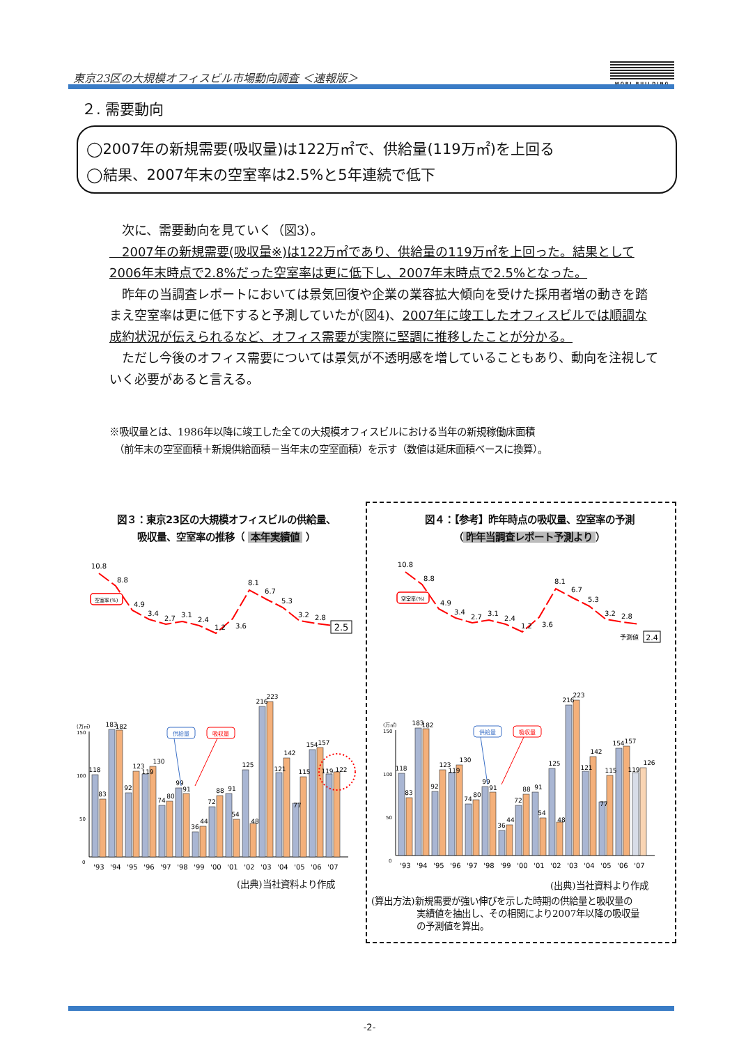東京23区の大規模オフィスビル市場動向調査 ＜速報版＞
MORI BUILDING
２. 需要動向
◯2007年の新規需要(吸収量)は122万㎡で、供給量(119万㎡)を上回る
◯結果、2007年末の空室率は2.5%と5年連続で低下
　次に、需要動向を見ていく（図3）。
　2007年の新規需要(吸収量※)は122万㎡であり、供給量の119万㎡を上回った。結果として2006年末時点で2.8%だった空室率は更に低下し、2007年末時点で2.5%となった。
　昨年の当調査レポートにおいては景気回復や企業の業容拡大傾向を受けた採用者増の動きを踏まえ空室率は更に低下すると予測していたが(図4)、2007年に竣工したオフィスビルでは順調な成約状況が伝えられるなど、オフィス需要が実際に堅調に推移したことが分かる。
　ただし今後のオフィス需要については景気が不透明感を増していることもあり、動向を注視していく必要があると言える。
※吸収量とは、1986年以降に竣工した全ての大規模オフィスビルにおける当年の新規稼働床面積
　（前年末の空室面積＋新規供給面積－当年末の空室面積）を示す（数値は延床面積ベースに換算）。
図３：東京23区の大規模オフィスビルの供給量、
吸収量、空室率の推移（ 本年実績値 ）
図４：【参考】昨年時点の吸収量、空室率の予測
（ 昨年当調査レポート予測より ）
10.8
8.8
4.9
3.4
2.7
3.1
2.4
1.2
3.6
8.1
6.7
5.3
3.2
2.8
2.5
空室率(%)
(万㎡)
150
100
50
0
118
83
183
182
92
123
119
130
74
80
99
91
36
44
72
88
91
54
125
48
216
223
121
142
115
77
154
157
119
122
供給量
吸収量
'93
'94
'95
'96
'97
'98
'99
'00
'01
'02
'03
'04
'05
'06
'07
(出典)当社資料より作成
10.8
8.8
4.9
3.4
2.7
3.1
2.4
1.2
3.6
8.1
6.7
5.3
3.2
2.8
予測値
2.4
空室率(%)
(万㎡)
150
100
50
0
118
83
183
182
92
123
119
130
74
80
99
91
36
44
72
88
91
54
125
48
216
223
121
142
115
77
154
157
119
126
供給量
吸収量
'93
'94
'95
'96
'97
'98
'99
'00
'01
'02
'03
'04
'05
'06
'07
(出典)当社資料より作成
(算出方法)新規需要が強い伸びを示した時期の供給量と吸収量の
　　　　　実績値を抽出し、その相関により2007年以降の吸収量
　　　　　の予測値を算出。
-2-